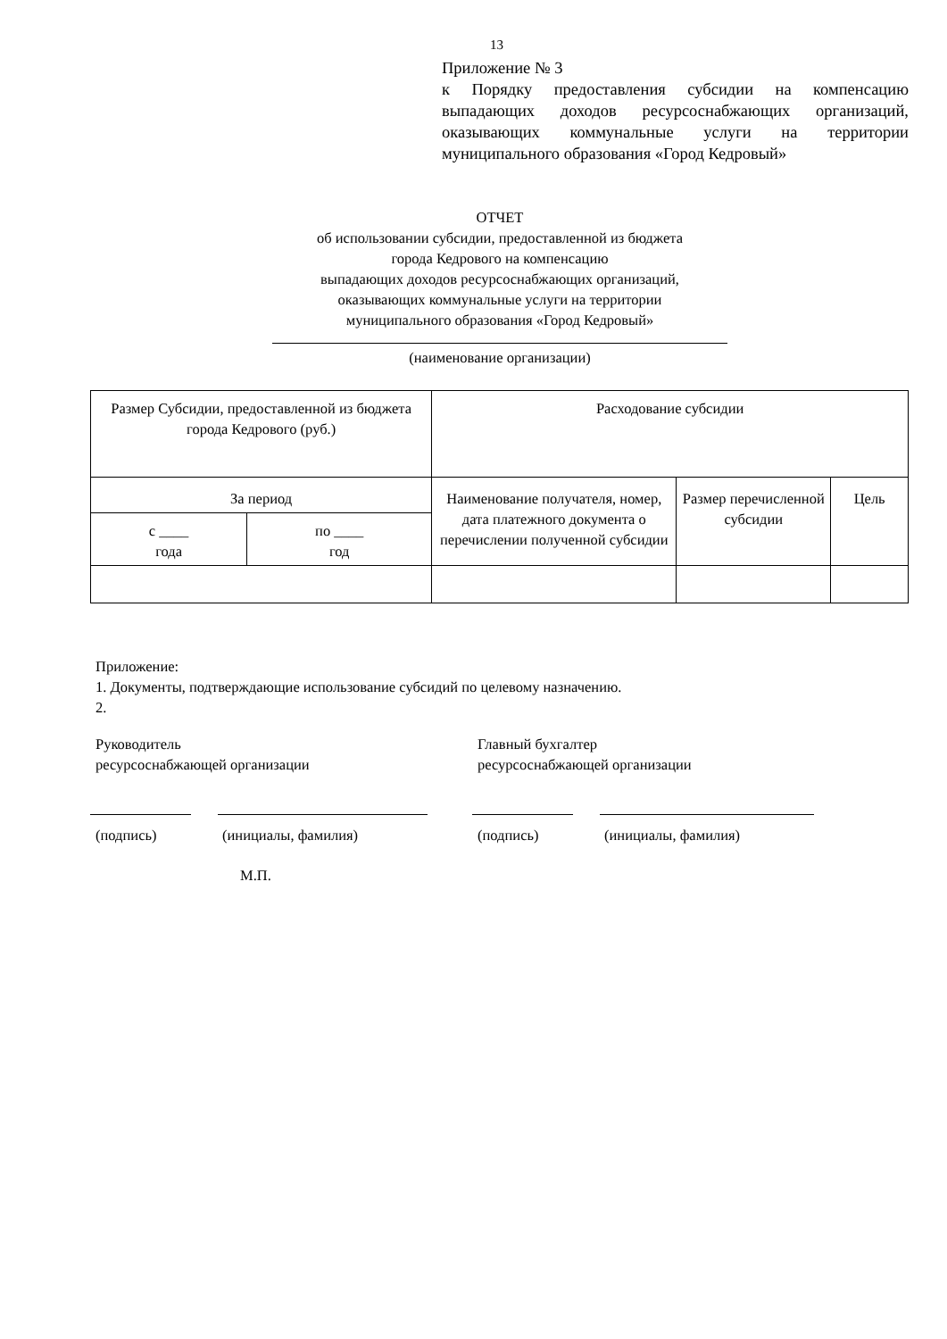13
Приложение № 3
к Порядку предоставления субсидии на компенсацию выпадающих доходов ресурсоснабжающих организаций, оказывающих коммунальные услуги на территории муниципального образования «Город Кедровый»
ОТЧЕТ
об использовании субсидии, предоставленной из бюджета
города Кедрового на компенсацию
выпадающих доходов ресурсоснабжающих организаций,
оказывающих коммунальные услуги на территории
муниципального образования «Город Кедровый»
(наименование организации)
| Размер Субсидии, предоставленной из бюджета города Кедрового (руб.) | | Расходование субсидии | | |
| За период | | Наименование получателя, номер, дата платежного документа о перечислении полученной субсидии | Размер перечисленной субсидии | Цель |
| с ____ года | по ____ год | | | |
Приложение:
1. Документы, подтверждающие использование субсидий по целевому назначению.
2.
Руководитель
ресурсоснабжающей организации
Главный бухгалтер
ресурсоснабжающей организации
(подпись) (инициалы, фамилия) (подпись) (инициалы, фамилия)
М.П.